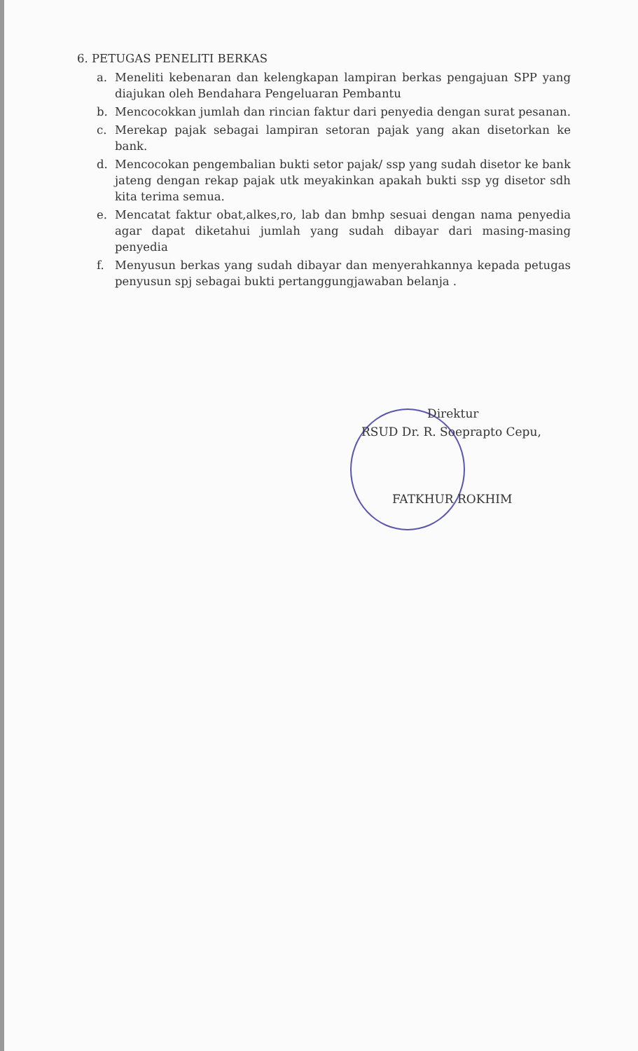6. PETUGAS PENELITI BERKAS
a. Meneliti kebenaran dan kelengkapan lampiran berkas pengajuan SPP yang diajukan oleh Bendahara Pengeluaran Pembantu
b. Mencocokkan jumlah dan rincian faktur dari penyedia dengan surat pesanan.
c. Merekap pajak sebagai lampiran setoran pajak yang akan disetorkan ke bank.
d. Mencocokan pengembalian bukti setor pajak/ ssp yang sudah disetor ke bank jateng dengan rekap pajak utk meyakinkan apakah bukti ssp yg disetor sdh kita terima semua.
e. Mencatat faktur obat,alkes,ro, lab dan bmhp sesuai dengan nama penyedia agar dapat diketahui jumlah yang sudah dibayar dari masing-masing penyedia
f. Menyusun berkas yang sudah dibayar dan menyerahkannya kepada petugas penyusun spj sebagai bukti pertanggungjawaban belanja .
Direktur
RSUD Dr. R. Soeprapto Cepu,
FATKHUR ROKHIM